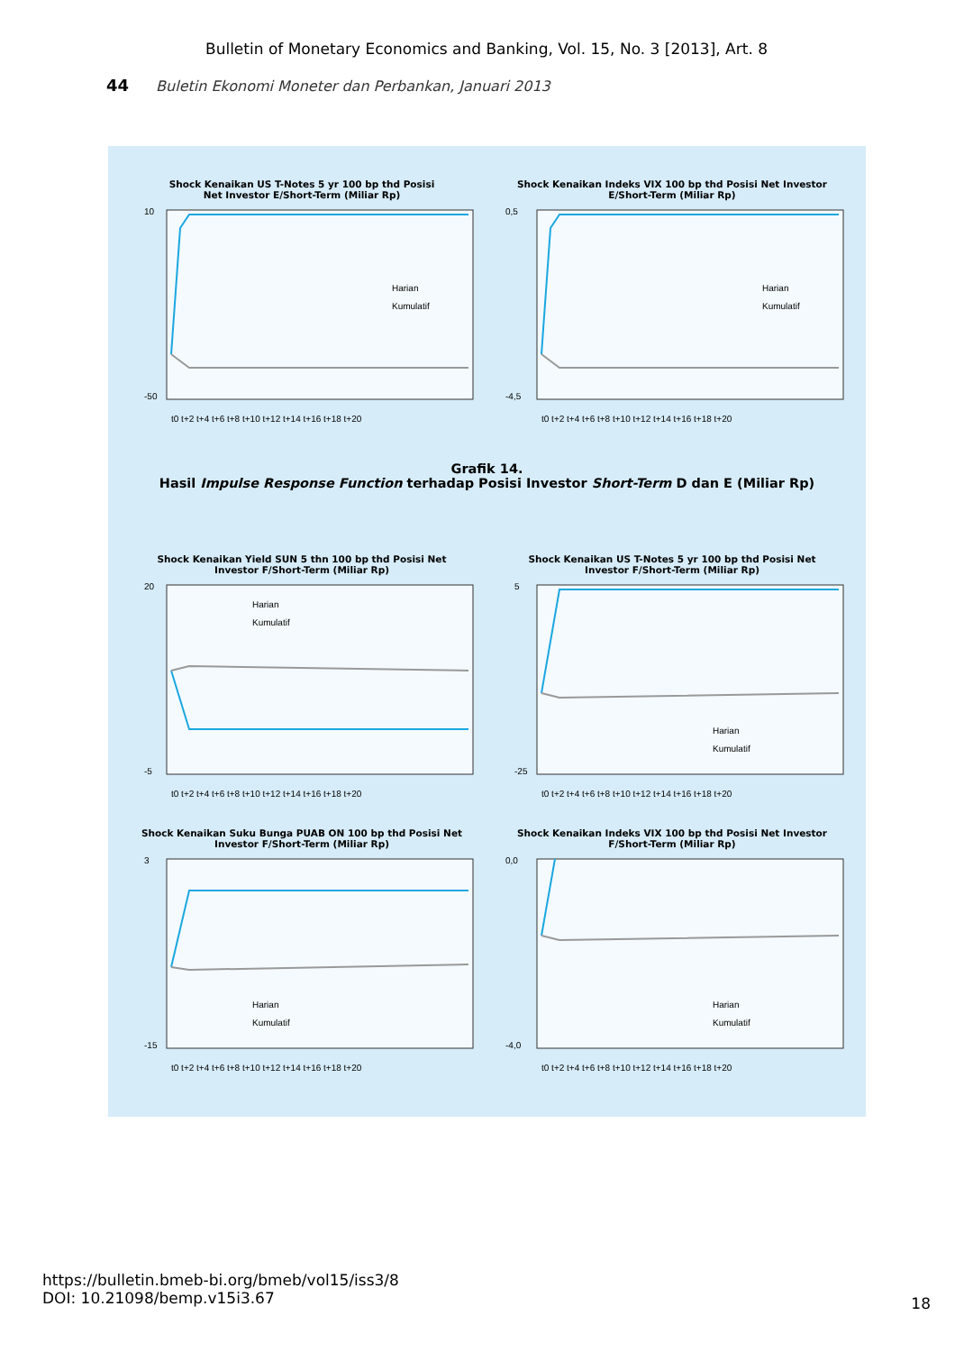Bulletin of Monetary Economics and Banking, Vol. 15, No. 3 [2013], Art. 8
44 Buletin Ekonomi Moneter dan Perbankan, Januari 2013
Shock Kenaikan US T-Notes 5 yr 100 bp thd Posisi
Net Investor E/Short-Term (Miliar Rp)
10
-50
Harian
Kumulatif
t0 t+2 t+4 t+6 t+8 t+10 t+12 t+14 t+16 t+18 t+20
Shock Kenaikan Indeks VIX 100 bp thd Posisi Net Investor
E/Short-Term (Miliar Rp)
0,5
-4,5
Harian
Kumulatif
t0 t+2 t+4 t+6 t+8 t+10 t+12 t+14 t+16 t+18 t+20
Grafik 14.
Hasil Impulse Response Function terhadap Posisi Investor Short-Term D dan E (Miliar Rp)
Shock Kenaikan Yield SUN 5 thn 100 bp thd Posisi Net
Investor F/Short-Term (Miliar Rp)
20
-5
Harian
Kumulatif
t0 t+2 t+4 t+6 t+8 t+10 t+12 t+14 t+16 t+18 t+20
Shock Kenaikan US T-Notes 5 yr 100 bp thd Posisi Net
Investor F/Short-Term (Miliar Rp)
5
-25
Harian
Kumulatif
t0 t+2 t+4 t+6 t+8 t+10 t+12 t+14 t+16 t+18 t+20
Shock Kenaikan Suku Bunga PUAB ON 100 bp thd Posisi Net
Investor F/Short-Term (Miliar Rp)
3
-15
Harian
Kumulatif
t0 t+2 t+4 t+6 t+8 t+10 t+12 t+14 t+16 t+18 t+20
Shock Kenaikan Indeks VIX 100 bp thd Posisi Net Investor
F/Short-Term (Miliar Rp)
0,0
-4,0
Harian
Kumulatif
t0 t+2 t+4 t+6 t+8 t+10 t+12 t+14 t+16 t+18 t+20
https://bulletin.bmeb-bi.org/bmeb/vol15/iss3/8
DOI: 10.21098/bemp.v15i3.67
18